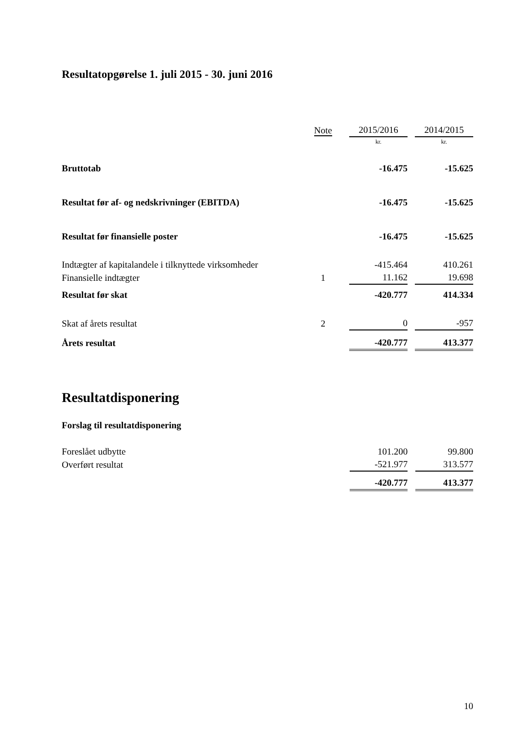Resultatopgørelse 1. juli 2015 - 30. juni 2016
| | Note | | 2015/2016 | | 2014/2015 |
| --- | --- | --- | --- | --- | --- |
| | | | kr. | | kr. |
| Bruttotab | | | -16.475 | | -15.625 |
| Resultat før af- og nedskrivninger (EBITDA) | | | -16.475 | | -15.625 |
| Resultat før finansielle poster | | | -16.475 | | -15.625 |
| Indtægter af kapitalandele i tilknyttede virksomheder | | | -415.464 | | 410.261 |
| Finansielle indtægter | 1 | | 11.162 | | 19.698 |
| Resultat før skat | | | -420.777 | | 414.334 |
| Skat af årets resultat | 2 | | 0 | | -957 |
| Årets resultat | | | -420.777 | | 413.377 |
Resultatdisponering
Forslag til resultatdisponering
| Foreslået udbytte | | | 101.200 | | 99.800 |
| Overført resultat | | | -521.977 | | 313.577 |
| | | | -420.777 | | 413.377 |
10